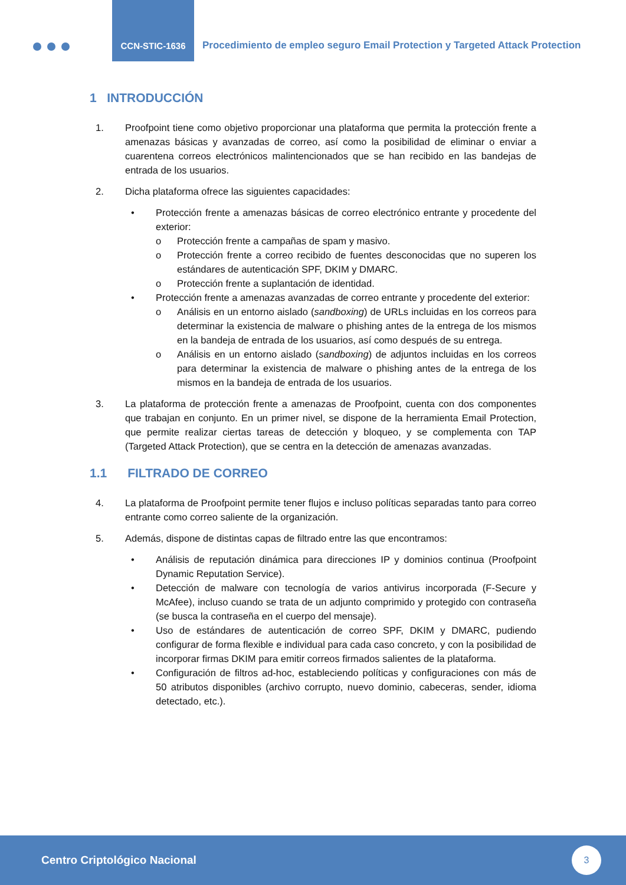CCN-STIC-1636
Procedimiento de empleo seguro Email Protection y Targeted Attack Protection
1 INTRODUCCIÓN
1. Proofpoint tiene como objetivo proporcionar una plataforma que permita la protección frente a amenazas básicas y avanzadas de correo, así como la posibilidad de eliminar o enviar a cuarentena correos electrónicos malintencionados que se han recibido en las bandejas de entrada de los usuarios.
2. Dicha plataforma ofrece las siguientes capacidades:
• Protección frente a amenazas básicas de correo electrónico entrante y procedente del exterior:
o Protección frente a campañas de spam y masivo.
o Protección frente a correo recibido de fuentes desconocidas que no superen los estándares de autenticación SPF, DKIM y DMARC.
o Protección frente a suplantación de identidad.
• Protección frente a amenazas avanzadas de correo entrante y procedente del exterior:
o Análisis en un entorno aislado (sandboxing) de URLs incluidas en los correos para determinar la existencia de malware o phishing antes de la entrega de los mismos en la bandeja de entrada de los usuarios, así como después de su entrega.
o Análisis en un entorno aislado (sandboxing) de adjuntos incluidas en los correos para determinar la existencia de malware o phishing antes de la entrega de los mismos en la bandeja de entrada de los usuarios.
3. La plataforma de protección frente a amenazas de Proofpoint, cuenta con dos componentes que trabajan en conjunto. En un primer nivel, se dispone de la herramienta Email Protection, que permite realizar ciertas tareas de detección y bloqueo, y se complementa con TAP (Targeted Attack Protection), que se centra en la detección de amenazas avanzadas.
1.1 FILTRADO DE CORREO
4. La plataforma de Proofpoint permite tener flujos e incluso políticas separadas tanto para correo entrante como correo saliente de la organización.
5. Además, dispone de distintas capas de filtrado entre las que encontramos:
• Análisis de reputación dinámica para direcciones IP y dominios continua (Proofpoint Dynamic Reputation Service).
• Detección de malware con tecnología de varios antivirus incorporada (F-Secure y McAfee), incluso cuando se trata de un adjunto comprimido y protegido con contraseña (se busca la contraseña en el cuerpo del mensaje).
• Uso de estándares de autenticación de correo SPF, DKIM y DMARC, pudiendo configurar de forma flexible e individual para cada caso concreto, y con la posibilidad de incorporar firmas DKIM para emitir correos firmados salientes de la plataforma.
• Configuración de filtros ad-hoc, estableciendo políticas y configuraciones con más de 50 atributos disponibles (archivo corrupto, nuevo dominio, cabeceras, sender, idioma detectado, etc.).
Centro Criptológico Nacional
3